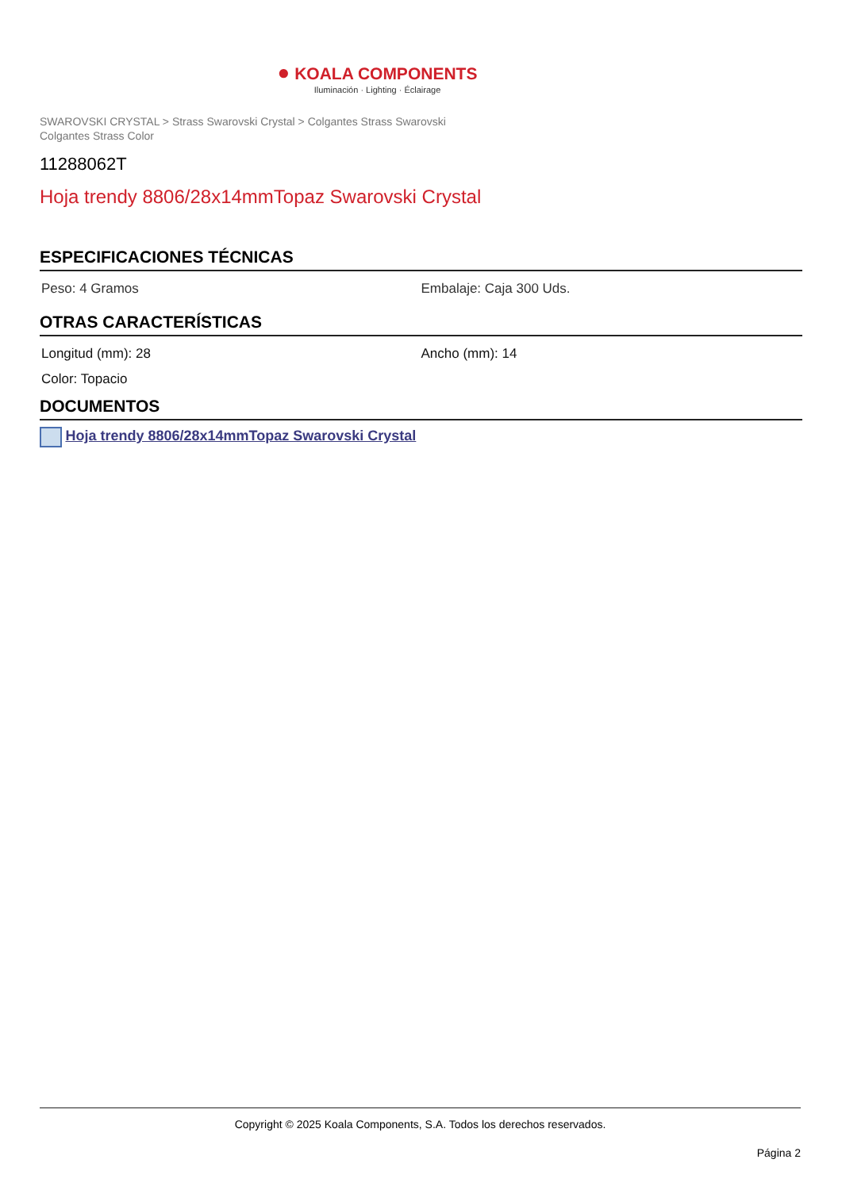● KOALA COMPONENTS
Iluminación · Lighting · Éclairage
SWAROVSKI CRYSTAL > Strass Swarovski Crystal > Colgantes Strass Swarovski
Colgantes Strass Color
11288062T
Hoja trendy 8806/28x14mmTopaz Swarovski Crystal
ESPECIFICACIONES TÉCNICAS
Peso: 4 Gramos Embalaje: Caja 300 Uds.
OTRAS CARACTERÍSTICAS
Longitud (mm): 28 Ancho (mm): 14
Color: Topacio
DOCUMENTOS
Hoja trendy 8806/28x14mmTopaz Swarovski Crystal
Copyright © 2025 Koala Components, S.A. Todos los derechos reservados.
Página 2